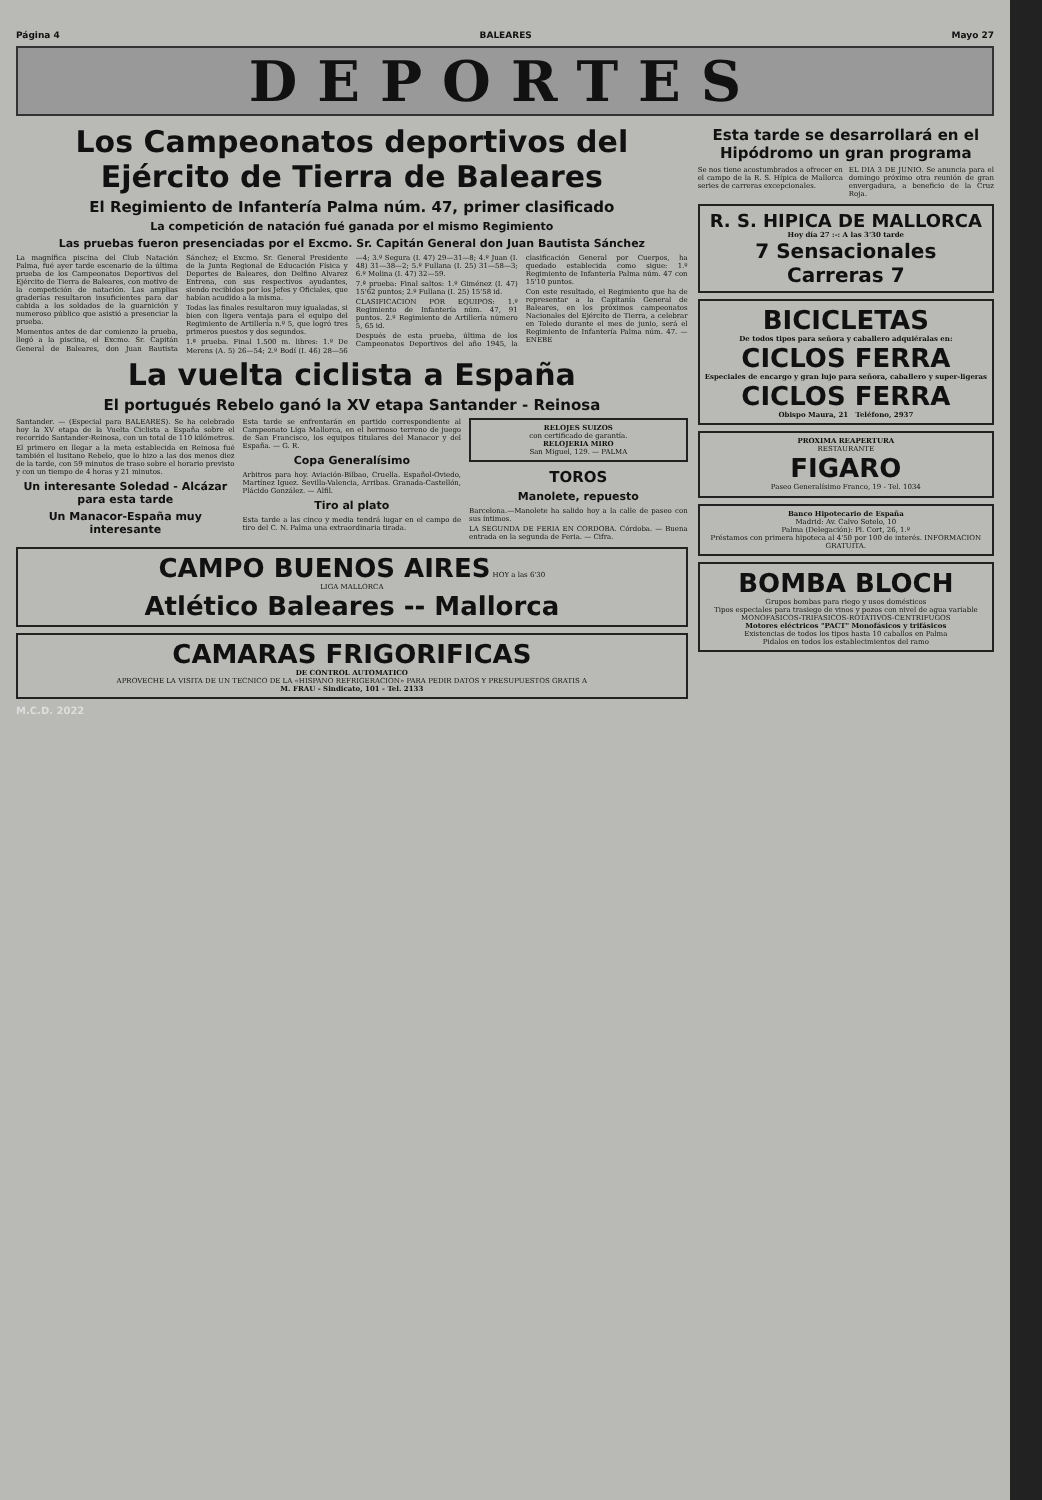Página 4 BALEARES Mayo 27
DEPORTES
Los Campeonatos deportivos del Ejército de Tierra de Baleares
El Regimiento de Infantería Palma núm. 47, primer clasificado
La competición de natación fué ganada por el mismo Regimiento
Las pruebas fueron presenciadas por el Excmo. Sr. Capitán General don Juan Bautista Sánchez
La magnífica piscina del Club Natación Palma, fué ayer tarde escenario de la última prueba de los Campeonatos Deportivos del Ejército de Tierra de Baleares, con motivo de la competición de natación. Las amplias graderías resultaron insuficientes para dar cabida a los soldados de la guarnición y numeroso público que asistió a presenciar la prueba.
Momentos antes de dar comienzo la prueba, llegó a la piscina, el Excmo. Sr. Capitán General de Baleares, don Juan Bautista Sánchez; el Excmo. Sr. General Presidente de la Junta Regional de Educación Física y Deportes de Baleares, don Delfino Alvarez Entrena, con sus respectivos ayudantes, siendo recibidos por los Jefes y Oficiales, que habían acudido a la misma.
Todas las finales resultaron muy igualadas, si bien con ligera ventaja para el equipo del Regimiento de Artillería n.º 5, que logró tres primeros puestos y dos segundos.
1.ª prueba. Final 1.500 m. libres: 1.º De Merens (A. 5) 26—54; 2.º Bodí (I. 46) 28—56—4; 3.º Segura (I. 47) 29—31—8; 4.º Juan (I. 48) 31—38—2; 5.º Fullana (I. 25) 31—58—3; 6.º Molina (I. 47) 32—59.
7.ª prueba: Final saltos: 1.º Giménez (I. 47) 15'62 puntos; 2.º Fullana (I. 25) 15'58 id.
CLASIFICACION POR EQUIPOS: 1.º Regimiento de Infantería núm. 47, 91 puntos. 2.º Regimiento de Artillería número 5, 65 id.
Después de esta prueba, última de los Campeonatos Deportivos del año 1945, la clasificación General por Cuerpos, ha quedado establecida como sigue: 1.º Regimiento de Infantería Palma núm. 47 con 15'10 puntos.
Con este resultado, el Regimiento que ha de representar a la Capitanía General de Baleares, en los próximos campeonatos Nacionales del Ejército de Tierra, a celebrar en Toledo durante el mes de junio, será el Regimiento de Infantería Palma núm. 47. — ENEBE
La vuelta ciclista a España
El portugués Rebelo ganó la XV etapa Santander - Reinosa
Santander. — (Especial para BALEARES). Se ha celebrado hoy la XV etapa de la Vuelta Ciclista a España sobre el recorrido Santander-Reinosa, con un total de 110 kilómetros.
El primero en llegar a la meta establecida en Reinosa fué también el lusitano Rebelo, que lo hizo a las dos menos diez de la tarde, con 59 minutos de traso sobre el horario previsto y con un tiempo de 4 horas y 21 minutos.
Un interesante Soledad - Alcázar para esta tarde
Un Manacor-España muy interesante
Esta tarde se enfrentarán en partido correspondiente al Campeonato Liga Mallorca, en el hermoso terreno de juego de San Francisco, los equipos titulares del Manacor y del España. — G. R.
Copa Generalísimo
Arbitros para hoy. Aviación-Bilbao, Cruella. Español-Oviedo, Martínez Iguez. Sevilla-Valencia, Arribas. Granada-Castellón, Plácido González. — Alfil.
Tiro al plato
Esta tarde a las cinco y media tendrá lugar en el campo de tiro del C. N. Palma una extraordinaria tirada.
RELOJES SUIZOS
con certificado de garantía.
RELOJERIA MIRO
San Miguel, 129. — PALMA
TOROS
Manolete, repuesto
Barcelona.—Manolete ha salido hoy a la calle de paseo con sus íntimos.
LA SEGUNDA DE FERIA EN CORDOBA. Córdoba. — Buena entrada en la segunda de Feria. — Cifra.
CAMPO BUENOS AIRES HOY a las 6'30
LIGA MALLORCA
Atlético Baleares -- Mallorca
CAMARAS FRIGORIFICAS
DE CONTROL AUTOMATICO
APROVECHE LA VISITA DE UN TECNICO DE LA «HISPANO REFRIGERACION» PARA PEDIR DATOS Y PRESUPUESTOS GRATIS A
M. FRAU - Sindicato, 101 - Tel. 2133
Esta tarde se desarrollará en el Hipódromo un gran programa
Se nos tiene acostumbrados a ofrecer en el campo de la R. S. Hípica de Mallorca series de carreras excepcionales.
EL DIA 3 DE JUNIO. Se anuncia para el domingo próximo otra reunión de gran envergadura, a beneficio de la Cruz Roja.
R. S. HIPICA DE MALLORCA
Hoy día 27 :-: A las 3'30 tarde
7 Sensacionales Carreras 7
BICICLETAS
De todos tipos para señora y caballero adquiéralas en:
CICLOS FERRA
Especiales de encargo y gran lujo para señora, caballero y super-ligeras
CICLOS FERRA
Obispo Maura, 21 Teléfono, 2937
PROXIMA REAPERTURA
RESTAURANTE
FIGARO
Paseo Generalísimo Franco, 19 - Tel. 1034
Banco Hipotecario de España
Madrid: Av. Calvo Sotelo, 10
Palma (Delegación): Pl. Cort, 26, 1.º
Préstamos con primera hipoteca al 4'50 por 100 de interés. INFORMACION GRATUITA.
BOMBA BLOCH
Grupos bombas para riego y usos domésticos
Tipos especiales para trasiego de vinos y pozos con nivel de agua variable
MONOFASICOS-TRIFASICOS-ROTATIVOS-CENTRIFUGOS
Motores eléctricos "PACT" Monofásicos y trifásicos
Existencias de todos los tipos hasta 10 caballos en Palma
Pidalos en todos los establecimientos del ramo
M.C.D. 2022